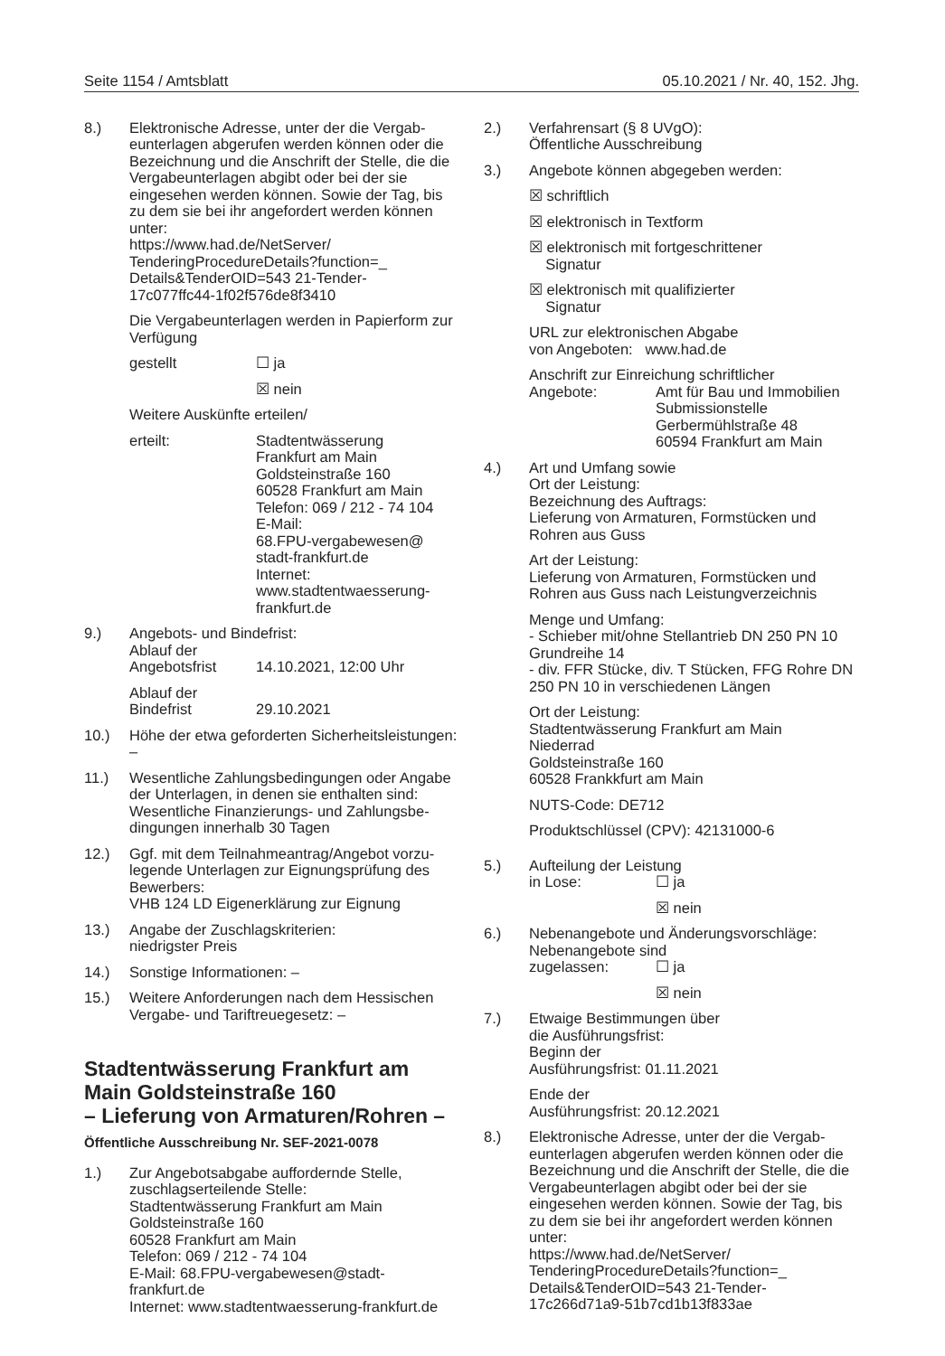Seite 1154 / Amtsblatt 05.10.2021 / Nr. 40, 152. Jhg.
8.) Elektronische Adresse, unter der die Vergab­eunterlagen abgerufen werden können oder die Bezeichnung und die Anschrift der Stelle, die die Vergabeunterlagen abgibt oder bei der sie eingesehen werden können. Sowie der Tag, bis zu dem sie bei ihr angefordert werden können unter:
https://www.had.de/NetServer/
TenderingProcedureDetails?function=_
Details&TenderOID=543 21-Tender-
17c077ffc44-1f02f576de8f3410
Die Vergabeunterlagen werden in Papierform zur Verfügung
gestellt ☐ ja
☒ nein
Weitere Auskünfte erteilen/
erteilt: Stadtentwässerung
Frankfurt am Main
Goldsteinstraße 160
60528 Frankfurt am Main
Telefon: 069 / 212 - 74 104
E-Mail:
68.FPU-vergabewesen@
stadt-frankfurt.de
Internet:
www.stadtentwaesserung-
frankfurt.de
9.) Angebots- und Bindefrist:
Ablauf der
Angebotsfrist 14.10.2021, 12:00 Uhr
Ablauf der
Bindefrist 29.10.2021
10.) Höhe der etwa geforderten Sicherheitsleistungen: –
11.) Wesentliche Zahlungsbedingungen oder Angabe der Unterlagen, in denen sie enthal­ten sind:
Wesentliche Finanzierungs- und Zahlungsbe­dingungen innerhalb 30 Tagen
12.) Ggf. mit dem Teilnahmeantrag/Angebot vorzu­legende Unterlagen zur Eignungsprüfung des Bewerbers:
VHB 124 LD Eigenerklärung zur Eignung
13.) Angabe der Zuschlagskriterien:
niedrigster Preis
14.) Sonstige Informationen: –
15.) Weitere Anforderungen nach dem Hessischen Vergabe- und Tariftreuegesetz: –
Stadtentwässerung Frankfurt am Main Goldsteinstraße 160
– Lieferung von Armaturen/Rohren –
Öffentliche Ausschreibung Nr. SEF-2021-0078
1.) Zur Angebotsabgabe auffordernde Stelle, zuschlagserteilende Stelle:
Stadtentwässerung Frankfurt am Main
Goldsteinstraße 160
60528 Frankfurt am Main
Telefon: 069 / 212 - 74 104
E-Mail: 68.FPU-vergabewesen@stadt-frankfurt.de
Internet: www.stadtentwaesserung-frankfurt.de
2.) Verfahrensart (§ 8 UVgO):
Öffentliche Ausschreibung
3.) Angebote können abgegeben werden:
☒ schriftlich
☒ elektronisch in Textform
☒ elektronisch mit fortgeschrittener
Signatur
☒ elektronisch mit qualifizierter
Signatur
URL zur elektronischen Abgabe
von Angeboten: www.had.de
Anschrift zur Einreichung schriftlicher
Angebote: Amt für Bau und Immobilien
Submissionstelle
Gerbermühlstraße 48
60594 Frankfurt am Main
4.) Art und Umfang sowie
Ort der Leistung:
Bezeichnung des Auftrags:
Lieferung von Armaturen, Formstücken und Rohren aus Guss
Art der Leistung:
Lieferung von Armaturen, Formstücken und Rohren aus Guss nach Leistungverzeichnis
Menge und Umfang:
- Schieber mit/ohne Stellantrieb DN 250 PN 10 Grundreihe 14
- div. FFR Stücke, div. T Stücken, FFG Rohre DN 250 PN 10 in verschiedenen Längen
Ort der Leistung:
Stadtentwässerung Frankfurt am Main
Niederrad
Goldsteinstraße 160
60528 Frankkfurt am Main
NUTS-Code: DE712
Produktschlüssel (CPV): 42131000-6
5.) Aufteilung der Leistung
in Lose: ☐ ja
☒ nein
6.) Nebenangebote und Änderungsvorschläge:
Nebenangebote sind
zugelassen: ☐ ja
☒ nein
7.) Etwaige Bestimmungen über
die Ausführungsfrist:
Beginn der
Ausführungsfrist: 01.11.2021
Ende der
Ausführungsfrist: 20.12.2021
8.) Elektronische Adresse, unter der die Vergab­eunterlagen abgerufen werden können oder die Bezeichnung und die Anschrift der Stelle, die die Vergabeunterlagen abgibt oder bei der sie eingesehen werden können. Sowie der Tag, bis zu dem sie bei ihr angefordert werden können unter:
https://www.had.de/NetServer/
TenderingProcedureDetails?function=_
Details&TenderOID=543 21-Tender-
17c266d71a9-51b7cd1b13f833ae